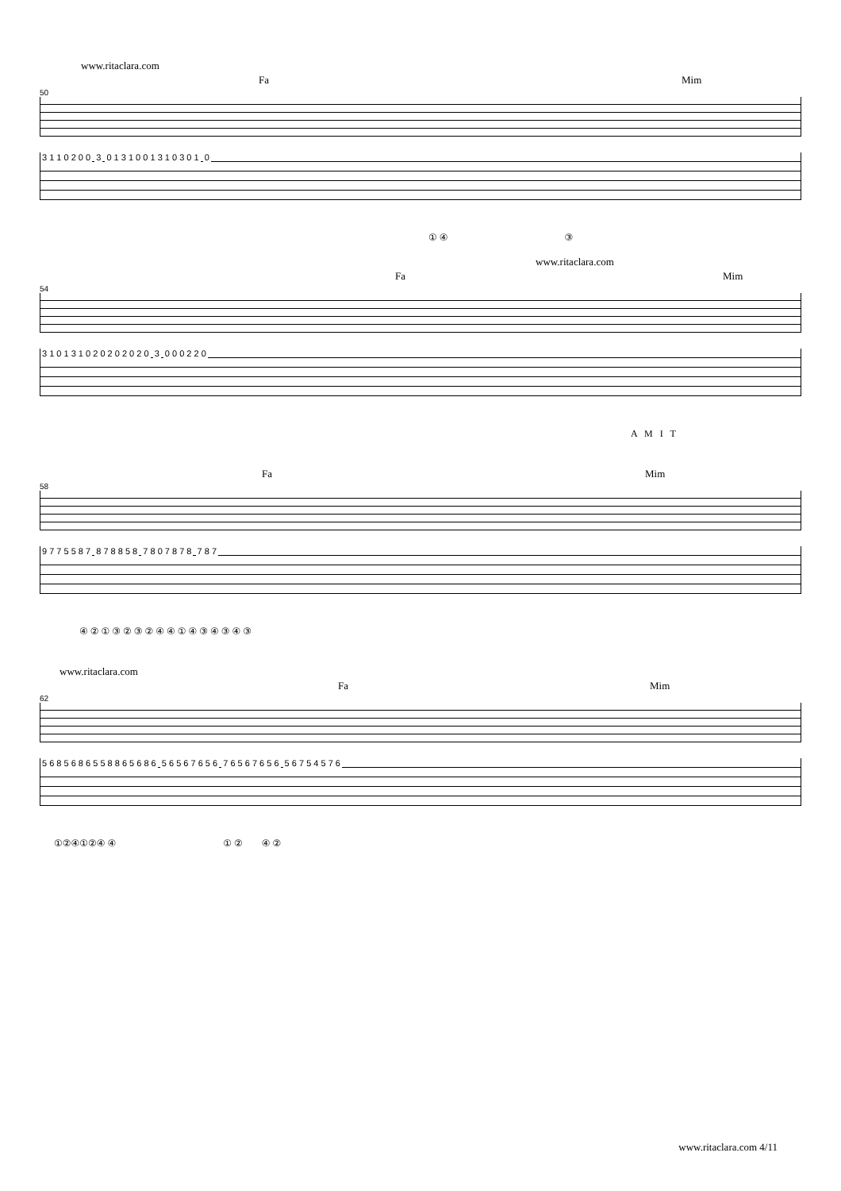www.ritaclara.com
Fa Mim
50
3 1 1 0 2 0 0 3 0 1 3 1 0 0 1 3 1 0 3 0 1 0
① ④ ③
www.ritaclara.com
Fa Mim
54
3 1 0 1 3 1 0 2 0 2 0 2 0 2 0 3 0 0 0 2 2 0
A M I T
Fa Mim
58
9 7 7 5 5 8 7 8 7 8 8 5 8 7 8 0 7 8 7 8 7 8 7
④ ② ① ③ ② ③ ② ④ ④ ① ④ ③ ④ ③ ④ ③
www.ritaclara.com
Fa Mim
62
5 6 8 5 6 8 6 5 5 8 8 6 5 6 8 6 5 6 5 6 7 6 5 6 7 6 5 6 7 6 5 6 5 6 7 5 4 5 7 6
①②④①②④ ④ ① ② ④ ②
www.ritaclara.com 4/11